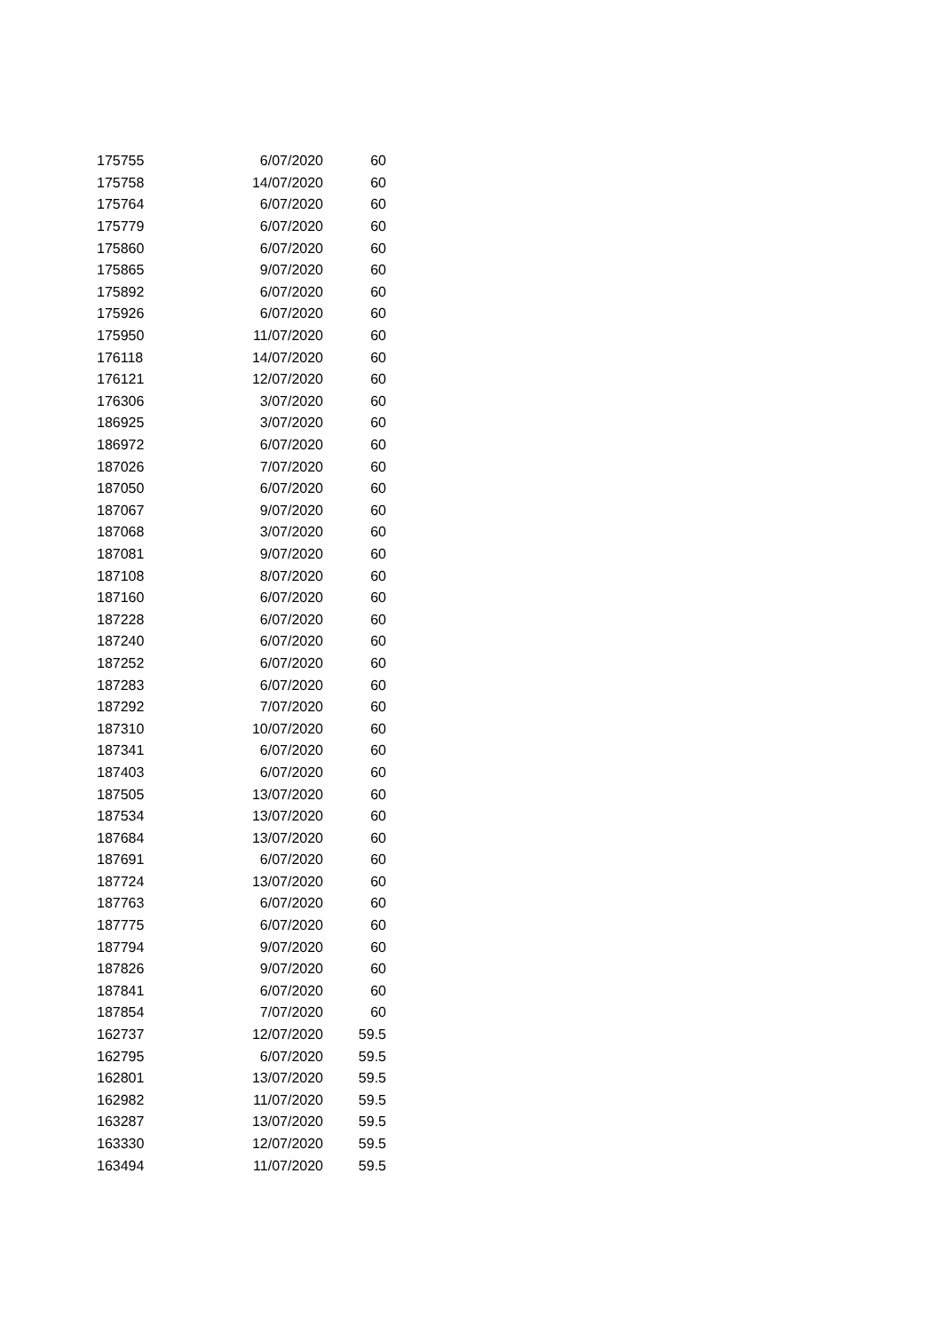| 175755 | 6/07/2020 | 60 |
| 175758 | 14/07/2020 | 60 |
| 175764 | 6/07/2020 | 60 |
| 175779 | 6/07/2020 | 60 |
| 175860 | 6/07/2020 | 60 |
| 175865 | 9/07/2020 | 60 |
| 175892 | 6/07/2020 | 60 |
| 175926 | 6/07/2020 | 60 |
| 175950 | 11/07/2020 | 60 |
| 176118 | 14/07/2020 | 60 |
| 176121 | 12/07/2020 | 60 |
| 176306 | 3/07/2020 | 60 |
| 186925 | 3/07/2020 | 60 |
| 186972 | 6/07/2020 | 60 |
| 187026 | 7/07/2020 | 60 |
| 187050 | 6/07/2020 | 60 |
| 187067 | 9/07/2020 | 60 |
| 187068 | 3/07/2020 | 60 |
| 187081 | 9/07/2020 | 60 |
| 187108 | 8/07/2020 | 60 |
| 187160 | 6/07/2020 | 60 |
| 187228 | 6/07/2020 | 60 |
| 187240 | 6/07/2020 | 60 |
| 187252 | 6/07/2020 | 60 |
| 187283 | 6/07/2020 | 60 |
| 187292 | 7/07/2020 | 60 |
| 187310 | 10/07/2020 | 60 |
| 187341 | 6/07/2020 | 60 |
| 187403 | 6/07/2020 | 60 |
| 187505 | 13/07/2020 | 60 |
| 187534 | 13/07/2020 | 60 |
| 187684 | 13/07/2020 | 60 |
| 187691 | 6/07/2020 | 60 |
| 187724 | 13/07/2020 | 60 |
| 187763 | 6/07/2020 | 60 |
| 187775 | 6/07/2020 | 60 |
| 187794 | 9/07/2020 | 60 |
| 187826 | 9/07/2020 | 60 |
| 187841 | 6/07/2020 | 60 |
| 187854 | 7/07/2020 | 60 |
| 162737 | 12/07/2020 | 59.5 |
| 162795 | 6/07/2020 | 59.5 |
| 162801 | 13/07/2020 | 59.5 |
| 162982 | 11/07/2020 | 59.5 |
| 163287 | 13/07/2020 | 59.5 |
| 163330 | 12/07/2020 | 59.5 |
| 163494 | 11/07/2020 | 59.5 |